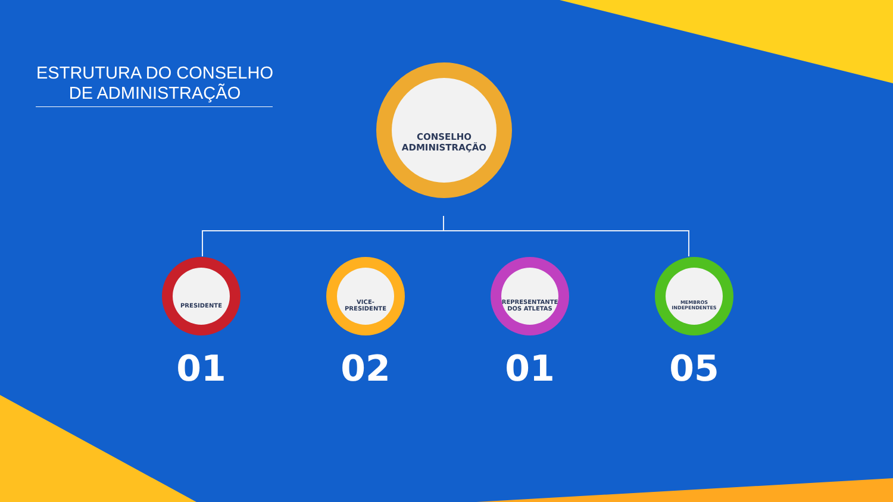ESTRUTURA DO CONSELHO DE ADMINISTRAÇÃO
CONSELHO
ADMINISTRAÇÃO
PRESIDENTE
01
VICE-PRESIDENTE
02
REPRESENTANTE
DOS ATLETAS
01
MEMBROS
INDEPENDENTES
05